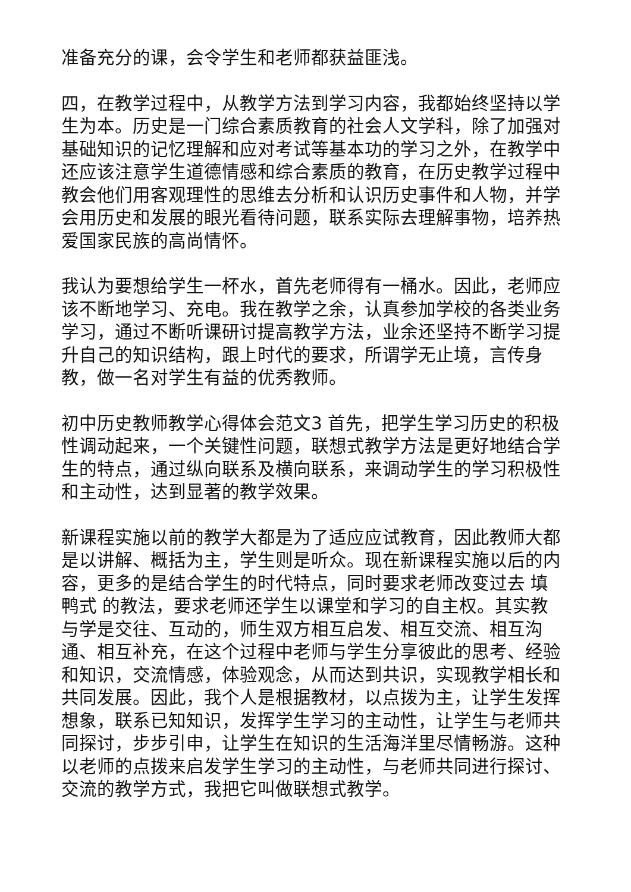准备充分的课，会令学生和老师都获益匪浅。
四，在教学过程中，从教学方法到学习内容，我都始终坚持以学生为本。历史是一门综合素质教育的社会人文学科，除了加强对基础知识的记忆理解和应对考试等基本功的学习之外，在教学中还应该注意学生道德情感和综合素质的教育，在历史教学过程中教会他们用客观理性的思维去分析和认识历史事件和人物，并学会用历史和发展的眼光看待问题，联系实际去理解事物，培养热爱国家民族的高尚情怀。
我认为要想给学生一杯水，首先老师得有一桶水。因此，老师应该不断地学习、充电。我在教学之余，认真参加学校的各类业务学习，通过不断听课研讨提高教学方法，业余还坚持不断学习提升自己的知识结构，跟上时代的要求，所谓学无止境，言传身教，做一名对学生有益的优秀教师。
初中历史教师教学心得体会范文3 首先，把学生学习历史的积极性调动起来，一个关键性问题，联想式教学方法是更好地结合学生的特点，通过纵向联系及横向联系，来调动学生的学习积极性和主动性，达到显著的教学效果。
新课程实施以前的教学大都是为了适应应试教育，因此教师大都是以讲解、概括为主，学生则是听众。现在新课程实施以后的内容，更多的是结合学生的时代特点，同时要求老师改变过去 填鸭式 的教法，要求老师还学生以课堂和学习的自主权。其实教与学是交往、互动的，师生双方相互启发、相互交流、相互沟通、相互补充，在这个过程中老师与学生分享彼此的思考、经验和知识，交流情感，体验观念，从而达到共识，实现教学相长和共同发展。因此，我个人是根据教材，以点拨为主，让学生发挥想象，联系已知知识，发挥学生学习的主动性，让学生与老师共同探讨，步步引申，让学生在知识的生活海洋里尽情畅游。这种以老师的点拨来启发学生学习的主动性，与老师共同进行探讨、交流的教学方式，我把它叫做联想式教学。